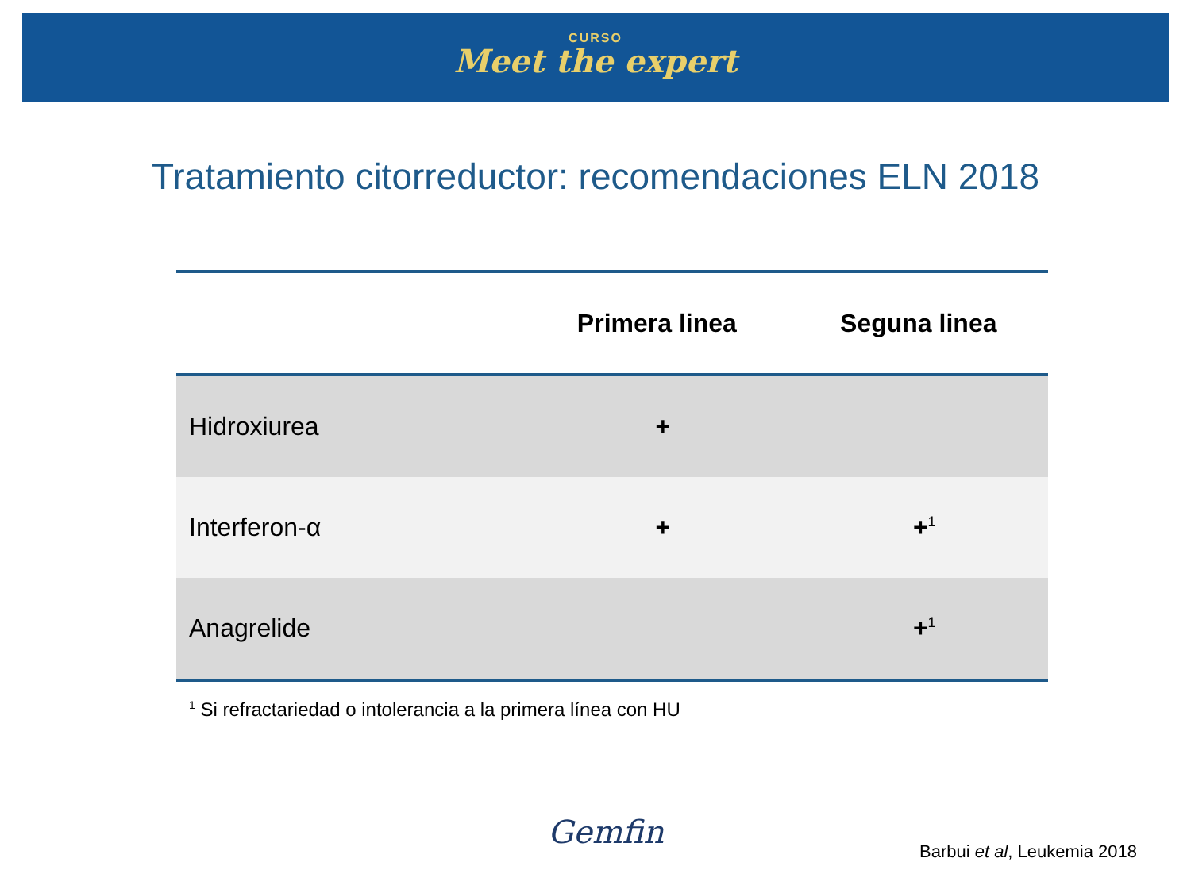CURSO
Meet the expert
Tratamiento citorreductor: recomendaciones ELN 2018
| | Primera linea | Seguna linea |
| --- | --- | --- |
| Hidroxiurea | + | |
| Interferon-α | + | +<sup>1</sup> |
| Anagrelide | | +<sup>1</sup> |
<sup>1</sup> Si refractariedad o intolerancia a la primera línea con HU
Gemfin
Barbui et al, Leukemia 2018